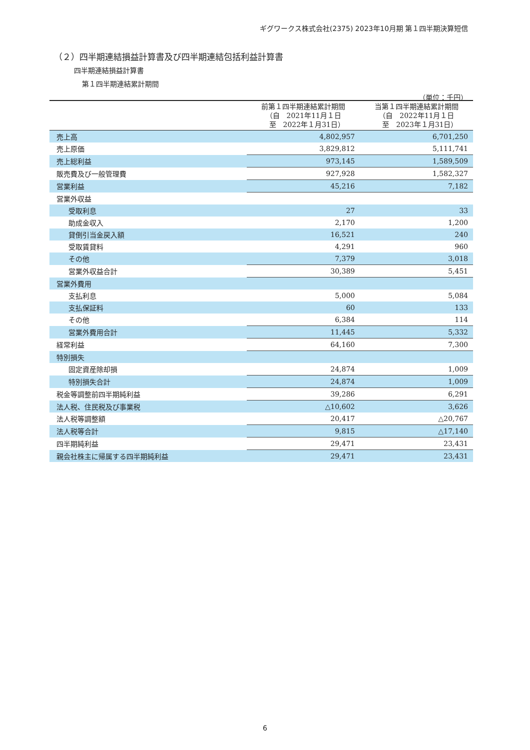ギグワークス株式会社(2375) 2023年10月期 第１四半期決算短信
（２）四半期連結損益計算書及び四半期連結包括利益計算書
四半期連結損益計算書
第１四半期連結累計期間
（単位：千円）
| | 前第１四半期連結累計期間 （自 2021年11月１日 至 2022年１月31日） | 当第１四半期連結累計期間 （自 2022年11月１日 至 2023年１月31日） |
| --- | --- | --- |
| 売上高 | 4,802,957 | 6,701,250 |
| 売上原価 | 3,829,812 | 5,111,741 |
| 売上総利益 | 973,145 | 1,589,509 |
| 販売費及び一般管理費 | 927,928 | 1,582,327 |
| 営業利益 | 45,216 | 7,182 |
| 営業外収益 | | |
| 受取利息 | 27 | 33 |
| 助成金収入 | 2,170 | 1,200 |
| 貸倒引当金戻入額 | 16,521 | 240 |
| 受取賃貸料 | 4,291 | 960 |
| その他 | 7,379 | 3,018 |
| 営業外収益合計 | 30,389 | 5,451 |
| 営業外費用 | | |
| 支払利息 | 5,000 | 5,084 |
| 支払保証料 | 60 | 133 |
| その他 | 6,384 | 114 |
| 営業外費用合計 | 11,445 | 5,332 |
| 経常利益 | 64,160 | 7,300 |
| 特別損失 | | |
| 固定資産除却損 | 24,874 | 1,009 |
| 特別損失合計 | 24,874 | 1,009 |
| 税金等調整前四半期純利益 | 39,286 | 6,291 |
| 法人税、住民税及び事業税 | △10,602 | 3,626 |
| 法人税等調整額 | 20,417 | △20,767 |
| 法人税等合計 | 9,815 | △17,140 |
| 四半期純利益 | 29,471 | 23,431 |
| 親会社株主に帰属する四半期純利益 | 29,471 | 23,431 |
6